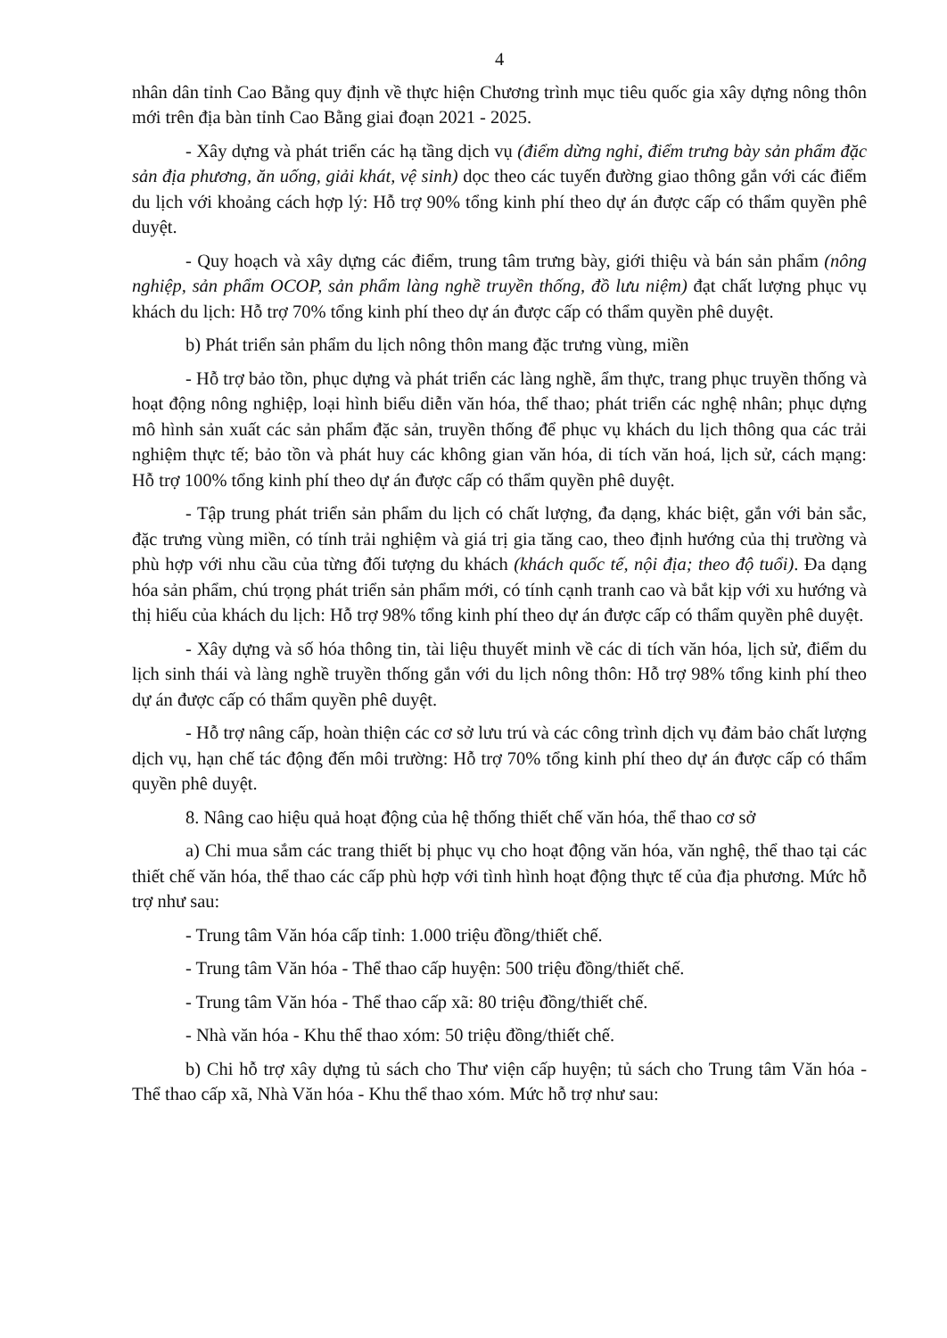4
nhân dân tỉnh Cao Bằng quy định về thực hiện Chương trình mục tiêu quốc gia xây dựng nông thôn mới trên địa bàn tỉnh Cao Bằng giai đoạn 2021 - 2025.
- Xây dựng và phát triển các hạ tầng dịch vụ (điểm dừng nghỉ, điểm trưng bày sản phẩm đặc sản địa phương, ăn uống, giải khát, vệ sinh) dọc theo các tuyến đường giao thông gắn với các điểm du lịch với khoảng cách hợp lý: Hỗ trợ 90% tổng kinh phí theo dự án được cấp có thẩm quyền phê duyệt.
- Quy hoạch và xây dựng các điểm, trung tâm trưng bày, giới thiệu và bán sản phẩm (nông nghiệp, sản phẩm OCOP, sản phẩm làng nghề truyền thống, đồ lưu niệm) đạt chất lượng phục vụ khách du lịch: Hỗ trợ 70% tổng kinh phí theo dự án được cấp có thẩm quyền phê duyệt.
b) Phát triển sản phẩm du lịch nông thôn mang đặc trưng vùng, miền
- Hỗ trợ bảo tồn, phục dựng và phát triển các làng nghề, ẩm thực, trang phục truyền thống và hoạt động nông nghiệp, loại hình biểu diễn văn hóa, thể thao; phát triển các nghệ nhân; phục dựng mô hình sản xuất các sản phẩm đặc sản, truyền thống để phục vụ khách du lịch thông qua các trải nghiệm thực tế; bảo tồn và phát huy các không gian văn hóa, di tích văn hoá, lịch sử, cách mạng: Hỗ trợ 100% tổng kinh phí theo dự án được cấp có thẩm quyền phê duyệt.
- Tập trung phát triển sản phẩm du lịch có chất lượng, đa dạng, khác biệt, gắn với bản sắc, đặc trưng vùng miền, có tính trải nghiệm và giá trị gia tăng cao, theo định hướng của thị trường và phù hợp với nhu cầu của từng đối tượng du khách (khách quốc tế, nội địa; theo độ tuổi). Đa dạng hóa sản phẩm, chú trọng phát triển sản phẩm mới, có tính cạnh tranh cao và bắt kịp với xu hướng và thị hiếu của khách du lịch: Hỗ trợ 98% tổng kinh phí theo dự án được cấp có thẩm quyền phê duyệt.
- Xây dựng và số hóa thông tin, tài liệu thuyết minh về các di tích văn hóa, lịch sử, điểm du lịch sinh thái và làng nghề truyền thống gắn với du lịch nông thôn: Hỗ trợ 98% tổng kinh phí theo dự án được cấp có thẩm quyền phê duyệt.
- Hỗ trợ nâng cấp, hoàn thiện các cơ sở lưu trú và các công trình dịch vụ đảm bảo chất lượng dịch vụ, hạn chế tác động đến môi trường: Hỗ trợ 70% tổng kinh phí theo dự án được cấp có thẩm quyền phê duyệt.
8. Nâng cao hiệu quả hoạt động của hệ thống thiết chế văn hóa, thể thao cơ sở
a) Chi mua sắm các trang thiết bị phục vụ cho hoạt động văn hóa, văn nghệ, thể thao tại các thiết chế văn hóa, thể thao các cấp phù hợp với tình hình hoạt động thực tế của địa phương. Mức hỗ trợ như sau:
- Trung tâm Văn hóa cấp tỉnh: 1.000 triệu đồng/thiết chế.
- Trung tâm Văn hóa - Thể thao cấp huyện: 500 triệu đồng/thiết chế.
- Trung tâm Văn hóa - Thể thao cấp xã: 80 triệu đồng/thiết chế.
- Nhà văn hóa - Khu thể thao xóm: 50 triệu đồng/thiết chế.
b) Chi hỗ trợ xây dựng tủ sách cho Thư viện cấp huyện; tủ sách cho Trung tâm Văn hóa - Thể thao cấp xã, Nhà Văn hóa - Khu thể thao xóm. Mức hỗ trợ như sau: